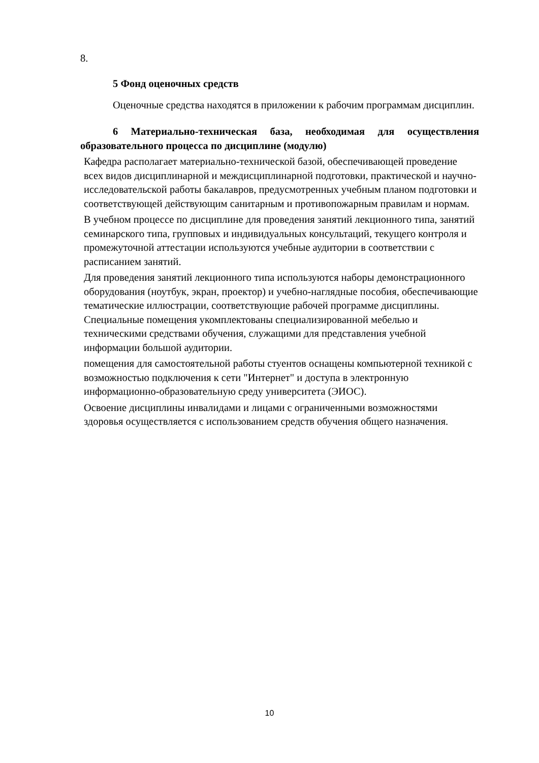8.
5 Фонд оценочных средств
Оценочные средства находятся в приложении к рабочим программам дисциплин.
6 Материально-техническая база, необходимая для осуществления образовательного процесса по дисциплине (модулю)
Кафедра располагает материально-технической базой, обеспечивающей проведение всех видов дисциплинарной и междисциплинарной подготовки, практической и научно-исследовательской работы бакалавров, предусмотренных учебным планом подготовки и соответствующей действующим санитарным и противопожарным правилам и нормам.
В учебном процессе по дисциплине для проведения занятий лекционного типа, занятий семинарского типа, групповых и индивидуальных консультаций, текущего контроля и промежуточной аттестации используются учебные аудитории в соответствии с расписанием занятий.
Для проведения занятий лекционного типа используются наборы демонстрационного оборудования (ноутбук, экран, проектор) и учебно-наглядные пособия, обеспечивающие тематические иллюстрации, соответствующие рабочей программе дисциплины. Специальные помещения укомплектованы специализированной мебелью и техническими средствами обучения, служащими для представления учебной информации большой аудитории.
помещения для самостоятельной работы стуентов оснащены компьютерной техникой с возможностью подключения к сети "Интернет" и доступа в электронную информационно-образовательную среду университета (ЭИОС).
Освоение дисциплины инвалидами и лицами с ограниченными возможностями здоровья осуществляется с использованием средств обучения общего назначения.
10